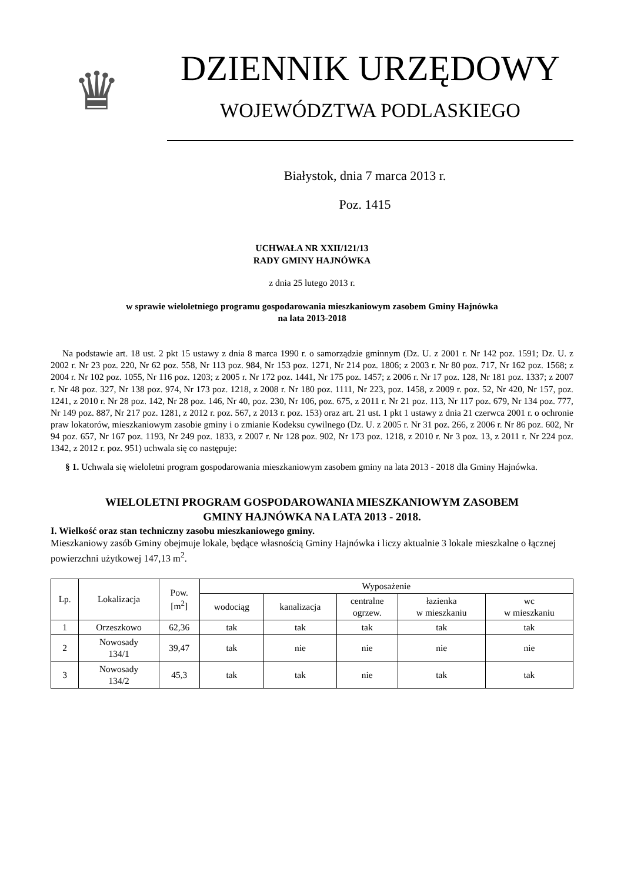♛
DZIENNIK URZĘDOWY
WOJEWÓDZTWA PODLASKIEGO
Białystok, dnia 7 marca 2013 r.
Poz. 1415
UCHWAŁA NR XXII/121/13
RADY GMINY HAJNÓWKA
z dnia 25 lutego 2013 r.
w sprawie wieloletniego programu gospodarowania mieszkaniowym zasobem Gminy Hajnówka
na lata 2013-2018
Na podstawie art. 18 ust. 2 pkt 15 ustawy z dnia 8 marca 1990 r. o samorządzie gminnym (Dz. U. z 2001 r. Nr 142 poz. 1591; Dz. U. z 2002 r. Nr 23 poz. 220, Nr 62 poz. 558, Nr 113 poz. 984, Nr 153 poz. 1271, Nr 214 poz. 1806; z 2003 r. Nr 80 poz. 717, Nr 162 poz. 1568; z 2004 r. Nr 102 poz. 1055, Nr 116 poz. 1203; z 2005 r. Nr 172 poz. 1441, Nr 175 poz. 1457; z 2006 r. Nr 17 poz. 128, Nr 181 poz. 1337; z 2007 r. Nr 48 poz. 327, Nr 138 poz. 974, Nr 173 poz. 1218, z 2008 r. Nr 180 poz. 1111, Nr 223, poz. 1458, z 2009 r. poz. 52, Nr 420, Nr 157, poz. 1241, z 2010 r. Nr 28 poz. 142, Nr 28 poz. 146, Nr 40, poz. 230, Nr 106, poz. 675, z 2011 r. Nr 21 poz. 113, Nr 117 poz. 679, Nr 134 poz. 777, Nr 149 poz. 887, Nr 217 poz. 1281, z 2012 r. poz. 567, z 2013 r. poz. 153) oraz art. 21 ust. 1 pkt 1 ustawy z dnia 21 czerwca 2001 r. o ochronie praw lokatorów, mieszkaniowym zasobie gminy i o zmianie Kodeksu cywilnego (Dz. U. z 2005 r. Nr 31 poz. 266, z 2006 r. Nr 86 poz. 602, Nr 94 poz. 657, Nr 167 poz. 1193, Nr 249 poz. 1833, z 2007 r. Nr 128 poz. 902, Nr 173 poz. 1218, z 2010 r. Nr 3 poz. 13, z 2011 r. Nr 224 poz. 1342, z 2012 r. poz. 951) uchwala się co następuje:
§ 1. Uchwala się wieloletni program gospodarowania mieszkaniowym zasobem gminy na lata 2013 - 2018 dla Gminy Hajnówka.
WIELOLETNI PROGRAM GOSPODAROWANIA MIESZKANIOWYM ZASOBEM
GMINY HAJNÓWKA NA LATA 2013 - 2018.
I. Wielkość oraz stan techniczny zasobu mieszkaniowego gminy.
Mieszkaniowy zasób Gminy obejmuje lokale, będące własnością Gminy Hajnówka i liczy aktualnie 3 lokale mieszkalne o łącznej powierzchni użytkowej 147,13 m<sup>2</sup>.
| Lp. | Lokalizacja | Pow. [m<sup>2</sup>] | Wyposażenie | | | | |
| --- | --- | --- | --- | --- | --- | --- | --- |
| | | | wodociąg | kanalizacja | centralne ogrzew. | łazienka w mieszkaniu | wc w mieszkaniu |
| 1 | Orzeszkowo | 62,36 | tak | tak | tak | tak | tak |
| 2 | Nowosady 134/1 | 39,47 | tak | nie | nie | nie | nie |
| 3 | Nowosady 134/2 | 45,3 | tak | tak | nie | tak | tak |